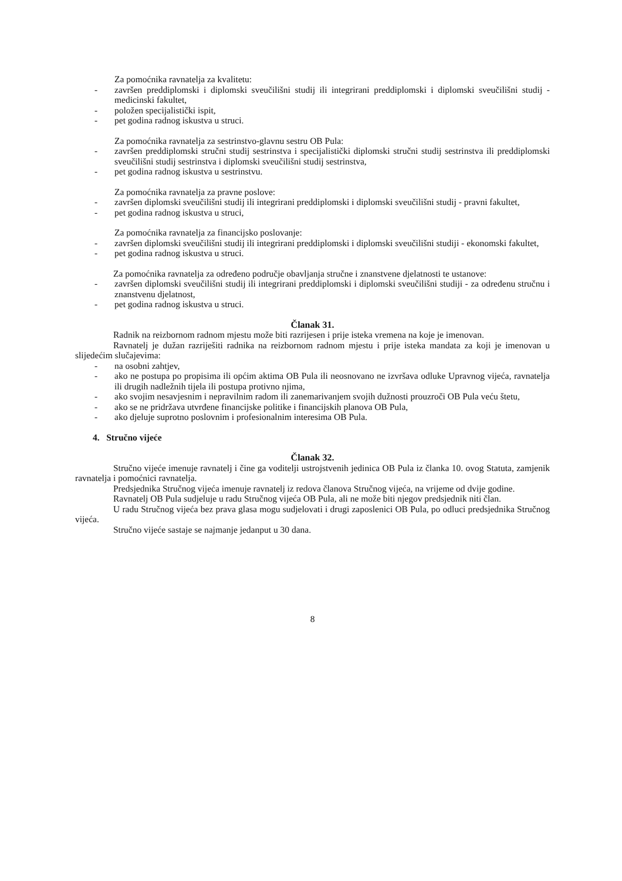Za pomoćnika ravnatelja za kvalitetu:
- završen preddiplomski i diplomski sveučilišni studij ili integrirani preddiplomski i diplomski sveučilišni studij - medicinski fakultet,
- položen specijalistički ispit,
- pet godina radnog iskustva u struci.
Za pomoćnika ravnatelja za sestrinstvo-glavnu sestru OB Pula:
- završen preddiplomski stručni studij sestrinstva i specijalistički diplomski stručni studij sestrinstva ili preddiplomski sveučilišni studij sestrinstva i diplomski sveučilišni studij sestrinstva,
- pet godina radnog iskustva u sestrinstvu.
Za pomoćnika ravnatelja za pravne poslove:
- završen diplomski sveučilišni studij ili integrirani preddiplomski i diplomski sveučilišni studij - pravni fakultet,
- pet godina radnog iskustva u struci,
Za pomoćnika ravnatelja za financijsko poslovanje:
- završen diplomski sveučilišni studij ili integrirani preddiplomski i diplomski sveučilišni studiji - ekonomski fakultet,
- pet godina radnog iskustva u struci.
Za pomoćnika ravnatelja za određeno područje obavljanja stručne i znanstvene djelatnosti te ustanove:
- završen diplomski sveučilišni studij ili integrirani preddiplomski i diplomski sveučilišni studiji - za određenu stručnu i znanstvenu djelatnost,
- pet godina radnog iskustva u struci.
Članak 31.
Radnik na reizbornom radnom mjestu može biti razrijesen i prije isteka vremena na koje je imenovan.
Ravnatelj je dužan razriješiti radnika na reizbornom radnom mjestu i prije isteka mandata za koji je imenovan u slijedećim slučajevima:
- na osobni zahtjev,
- ako ne postupa po propisima ili općim aktima OB Pula ili neosnovano ne izvršava odluke Upravnog vijeća, ravnatelja ili drugih nadležnih tijela ili postupa protivno njima,
- ako svojim nesavjesnim i nepravilnim radom ili zanemarivanjem svojih dužnosti prouzroči OB Pula veću štetu,
- ako se ne pridržava utvrđene financijske politike i financijskih planova OB Pula,
- ako djeluje suprotno poslovnim i profesionalnim interesima OB Pula.
4. Stručno vijeće
Članak 32.
Stručno vijeće imenuje ravnatelj i čine ga voditelji ustrojstvenih jedinica OB Pula iz članka 10. ovog Statuta, zamjenik ravnatelja i pomoćnici ravnatelja.
Predsjednika Stručnog vijeća imenuje ravnatelj iz redova članova Stručnog vijeća, na vrijeme od dvije godine.
Ravnatelj OB Pula sudjeluje u radu Stručnog vijeća OB Pula, ali ne može biti njegov predsjednik niti član.
U radu Stručnog vijeća bez prava glasa mogu sudjelovati i drugi zaposlenici OB Pula, po odluci predsjednika Stručnog vijeća.
Stručno vijeće sastaje se najmanje jedanput u 30 dana.
8